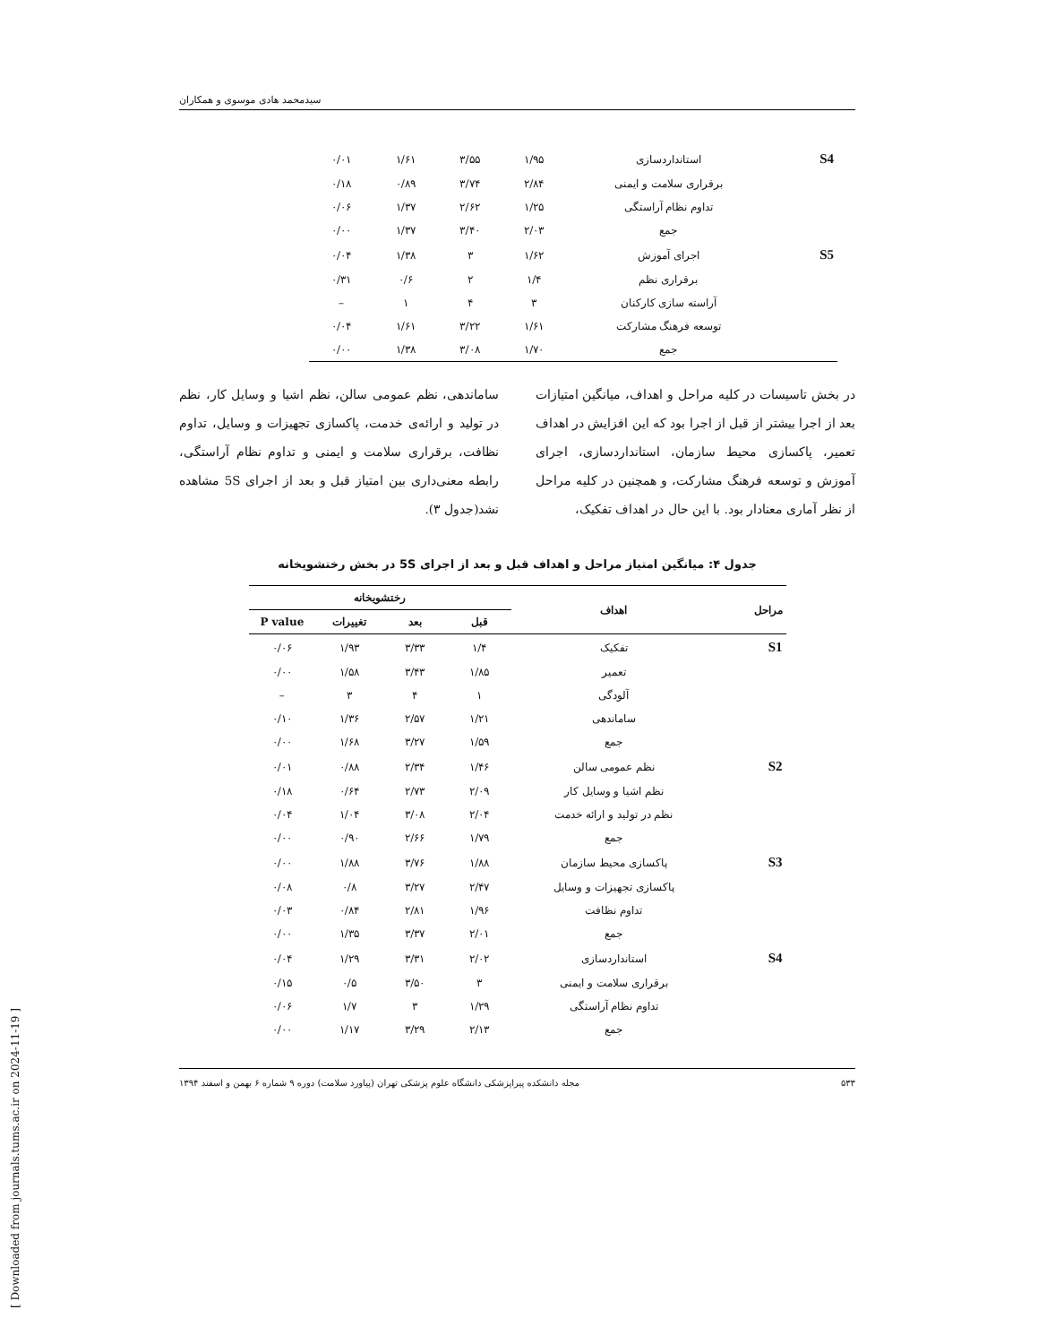[ Downloaded from journals.tums.ac.ir on 2024-11-19 ]
سیدمحمد هادی موسوی و همکاران
| S4 | استانداردسازی | ۱/۹۵ | ۳/۵۵ | ۱/۶۱ | ۰/۰۱ |
| | برقراری سلامت و ایمنی | ۲/۸۴ | ۳/۷۴ | ۰/۸۹ | ۰/۱۸ |
| | تداوم نظام آراستگی | ۱/۲۵ | ۲/۶۲ | ۱/۳۷ | ۰/۰۶ |
| | جمع | ۲/۰۳ | ۳/۴۰ | ۱/۳۷ | ۰/۰۰ |
| S5 | اجرای آموزش | ۱/۶۲ | ۳ | ۱/۳۸ | ۰/۰۴ |
| | برقراری نظم | ۱/۴ | ۲ | ۰/۶ | ۰/۳۱ |
| | آراسته سازی کارکنان | ۳ | ۴ | ۱ | – |
| | توسعه فرهنگ مشارکت | ۱/۶۱ | ۳/۲۲ | ۱/۶۱ | ۰/۰۴ |
| | جمع | ۱/۷۰ | ۳/۰۸ | ۱/۳۸ | ۰/۰۰ |
در بخش تاسیسات در کلیه مراحل و اهداف، میانگین امتیازات بعد از اجرا بیشتر از قبل از اجرا بود که این افزایش در اهداف تعمیر، پاکسازی محیط سازمان، استانداردسازی، اجرای آموزش و توسعه فرهنگ مشارکت، و همچنین در کلیه مراحل از نظر آماری معنادار بود. با این حال در اهداف تفکیک،
ساماندهی، نظم عمومی سالن، نظم اشیا و وسایل کار، نظم در تولید و ارائه‌ی خدمت، پاکسازی تجهیزات و وسایل، تداوم نظافت، برقراری سلامت و ایمنی و تداوم نظام آراستگی، رابطه معنی‌داری بین امتیاز قبل و بعد از اجرای 5S مشاهده نشد(جدول ۳).
جدول ۴: میانگین امتیاز مراحل و اهداف قبل و بعد از اجرای 5S در بخش رختشویخانه
| مراحل | اهداف | رختشویخانه | | | |
| --- | --- | --- | --- | --- | --- |
| | | قبل | بعد | تغییرات | P value |
| S1 | تفکیک | ۱/۴ | ۳/۳۳ | ۱/۹۳ | ۰/۰۶ |
| | تعمیر | ۱/۸۵ | ۳/۴۳ | ۱/۵۸ | ۰/۰۰ |
| | آلودگی | ۱ | ۴ | ۳ | – |
| | ساماندهی | ۱/۲۱ | ۲/۵۷ | ۱/۳۶ | ۰/۱۰ |
| | جمع | ۱/۵۹ | ۳/۲۷ | ۱/۶۸ | ۰/۰۰ |
| S2 | نظم عمومی سالن | ۱/۴۶ | ۲/۳۴ | ۰/۸۸ | ۰/۰۱ |
| | نظم اشیا و وسایل کار | ۲/۰۹ | ۲/۷۳ | ۰/۶۴ | ۰/۱۸ |
| | نظم در تولید و ارائه خدمت | ۲/۰۴ | ۳/۰۸ | ۱/۰۴ | ۰/۰۴ |
| | جمع | ۱/۷۹ | ۲/۶۶ | ۰/۹۰ | ۰/۰۰ |
| S3 | پاکسازی محیط سازمان | ۱/۸۸ | ۳/۷۶ | ۱/۸۸ | ۰/۰۰ |
| | پاکسازی تجهیزات و وسایل | ۲/۴۷ | ۳/۲۷ | ۰/۸ | ۰/۰۸ |
| | تداوم نظافت | ۱/۹۶ | ۲/۸۱ | ۰/۸۴ | ۰/۰۳ |
| | جمع | ۲/۰۱ | ۳/۳۷ | ۱/۳۵ | ۰/۰۰ |
| S4 | استانداردسازی | ۲/۰۲ | ۳/۳۱ | ۱/۲۹ | ۰/۰۴ |
| | برقراری سلامت و ایمنی | ۳ | ۳/۵۰ | ۰/۵ | ۰/۱۵ |
| | تداوم نظام آراستگی | ۱/۲۹ | ۳ | ۱/۷ | ۰/۰۶ |
| | جمع | ۲/۱۳ | ۳/۲۹ | ۱/۱۷ | ۰/۰۰ |
۵۳۳ مجله دانشکده پیراپزشکی دانشگاه علوم پزشکی تهران (پیاورد سلامت) دوره ۹ شماره ۶ بهمن و اسفند ۱۳۹۴